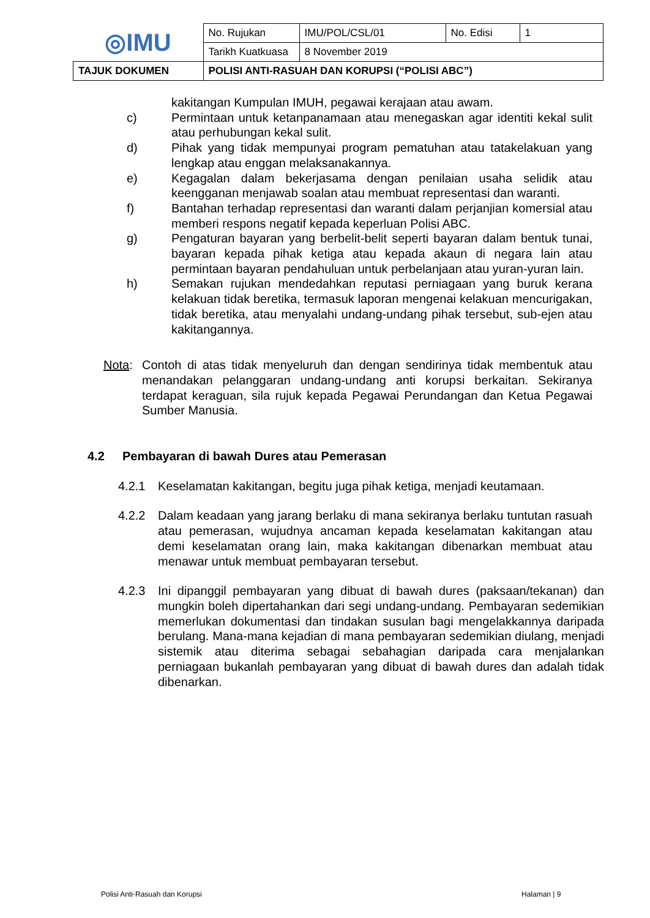| ◎IMU | No. Rujukan | IMU/POL/CSL/01 | No. Edisi | 1 |
| | Tarikh Kuatkuasa | 8 November 2019 | | |
| TAJUK DOKUMEN | POLISI ANTI-RASUAH DAN KORUPSI (“POLISI ABC”) | | | |
kakitangan Kumpulan IMUH, pegawai kerajaan atau awam.
c) Permintaan untuk ketanpanamaan atau menegaskan agar identiti kekal sulit atau perhubungan kekal sulit.
d) Pihak yang tidak mempunyai program pematuhan atau tatakelakuan yang lengkap atau enggan melaksanakannya.
e) Kegagalan dalam bekerjasama dengan penilaian usaha selidik atau keengganan menjawab soalan atau membuat representasi dan waranti.
f) Bantahan terhadap representasi dan waranti dalam perjanjian komersial atau memberi respons negatif kepada keperluan Polisi ABC.
g) Pengaturan bayaran yang berbelit-belit seperti bayaran dalam bentuk tunai, bayaran kepada pihak ketiga atau kepada akaun di negara lain atau permintaan bayaran pendahuluan untuk perbelanjaan atau yuran-yuran lain.
h) Semakan rujukan mendedahkan reputasi perniagaan yang buruk kerana kelakuan tidak beretika, termasuk laporan mengenai kelakuan mencurigakan, tidak beretika, atau menyalahi undang-undang pihak tersebut, sub-ejen atau kakitangannya.
Nota: Contoh di atas tidak menyeluruh dan dengan sendirinya tidak membentuk atau menandakan pelanggaran undang-undang anti korupsi berkaitan. Sekiranya terdapat keraguan, sila rujuk kepada Pegawai Perundangan dan Ketua Pegawai Sumber Manusia.
4.2 Pembayaran di bawah Dures atau Pemerasan
4.2.1 Keselamatan kakitangan, begitu juga pihak ketiga, menjadi keutamaan.
4.2.2 Dalam keadaan yang jarang berlaku di mana sekiranya berlaku tuntutan rasuah atau pemerasan, wujudnya ancaman kepada keselamatan kakitangan atau demi keselamatan orang lain, maka kakitangan dibenarkan membuat atau menawar untuk membuat pembayaran tersebut.
4.2.3 Ini dipanggil pembayaran yang dibuat di bawah dures (paksaan/tekanan) dan mungkin boleh dipertahankan dari segi undang-undang. Pembayaran sedemikian memerlukan dokumentasi dan tindakan susulan bagi mengelakkannya daripada berulang. Mana-mana kejadian di mana pembayaran sedemikian diulang, menjadi sistemik atau diterima sebagai sebahagian daripada cara menjalankan perniagaan bukanlah pembayaran yang dibuat di bawah dures dan adalah tidak dibenarkan.
Polisi Anti-Rasuah dan Korupsi Halaman | 9